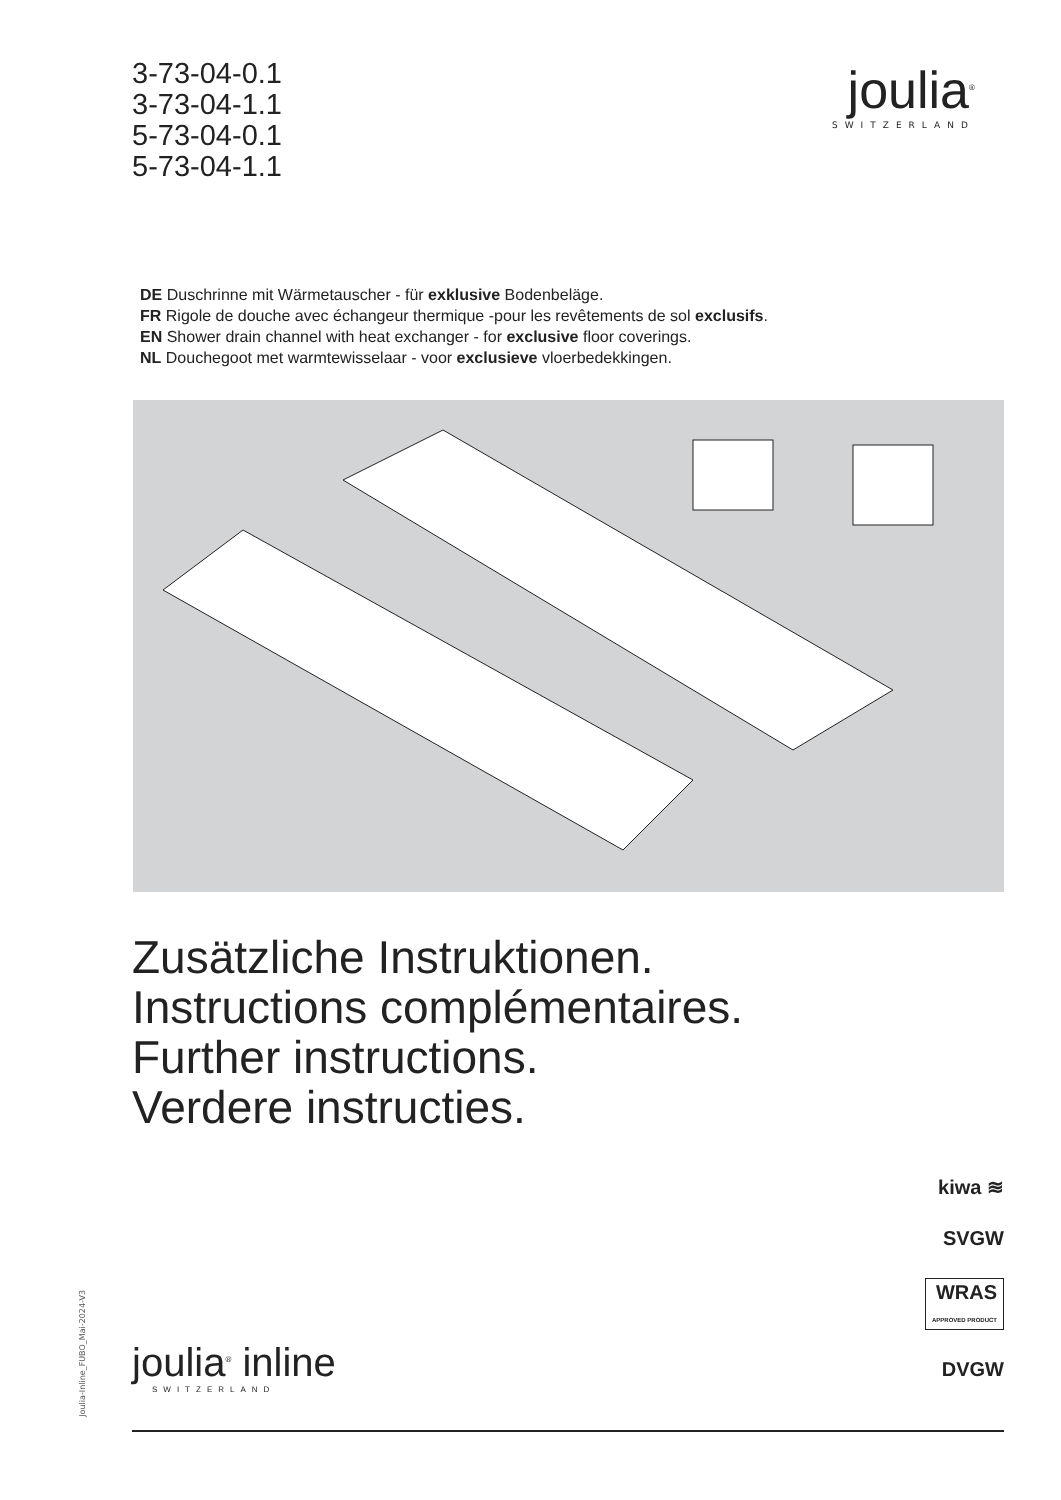3-73-04-0.1
3-73-04-1.1
5-73-04-0.1
5-73-04-1.1
joulia<sup>®</sup>
SWITZERLAND
DE Duschrinne mit Wärmetauscher - für exklusive Bodenbeläge.
FR Rigole de douche avec échangeur thermique -pour les revêtements de sol exclusifs.
EN Shower drain channel with heat exchanger - for exclusive floor coverings.
NL Douchegoot met warmtewisselaar - voor exclusieve vloerbedekkingen.
Zusätzliche Instruktionen.
Instructions complémentaires.
Further instructions.
Verdere instructies.
kiwa ≋
SVGW
WRAS
APPROVED PRODUCT
DVGW
Joulia-Inline_FUBO_Mai-2024-V3
joulia<sup>®</sup> inline
SWITZERLAND